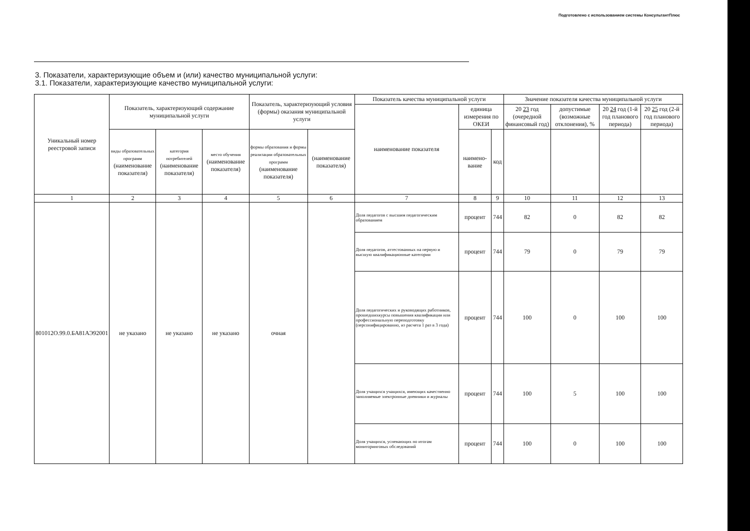Подготовлено с использованием системы КонсультантПлюс
3. Показатели, характеризующие объем и (или) качество муниципальной услуги:
3.1. Показатели, характеризующие качество муниципальной услуги:
| Уникальный номер реестровой записи | Показатель, характеризующий содержание муниципальной услуги | | | Показатель, характеризующий условия (формы) оказания муниципальной услуги | | Показатель качества муниципальной услуги | | | Значение показателя качества муниципальной услуги | | | |
| --- | --- | --- | --- | --- | --- | --- | --- | --- | --- | --- | --- | --- |
| | | | | | | наименование показателя | единица измерения по ОКЕИ | | 20 23 год (очередной финансовый год) | допустимые (возможные отклонения), % | 20 24 год (1-й год планового периода) | 20 25 год (2-й год планового периода) |
| | виды образовательных программ (наименование показателя) | категория потребителей (наименование показателя) | место обучения (наименование показателя) | формы образования и формы реализации образовательных программ (наименование показателя) | (наименование показателя) | | наимено-вание | код | | | | |
| 1 | 2 | 3 | 4 | 5 | 6 | 7 | 8 | 9 | 10 | 11 | 12 | 13 |
| 801012О.99.0.БА81АЭ92001 | не указано | не указано | не указано | очная | | Доля педагогов с высшим педагогическим образованием | процент | 744 | 82 | 0 | 82 | 82 |
| | | | | | | Доля педагогов, аттестованных на первую и высшую квалификационные категории | процент | 744 | 79 | 0 | 79 | 79 |
| | | | | | | Доля педагогических и руководящих работников, прошедшихкурсы повышения квалификации или профессиональную переподготовку (персонифицированно, из расчета 1 раз в 3 года) | процент | 744 | 100 | 0 | 100 | 100 |
| | | | | | | Доля учащихся учащихся, имеющих качественно заполняемые электронные дневники и журналы | процент | 744 | 100 | 5 | 100 | 100 |
| | | | | | | Доля учащихся, успевающих по итогам мониторинговых обследований | процент | 744 | 100 | 0 | 100 | 100 |